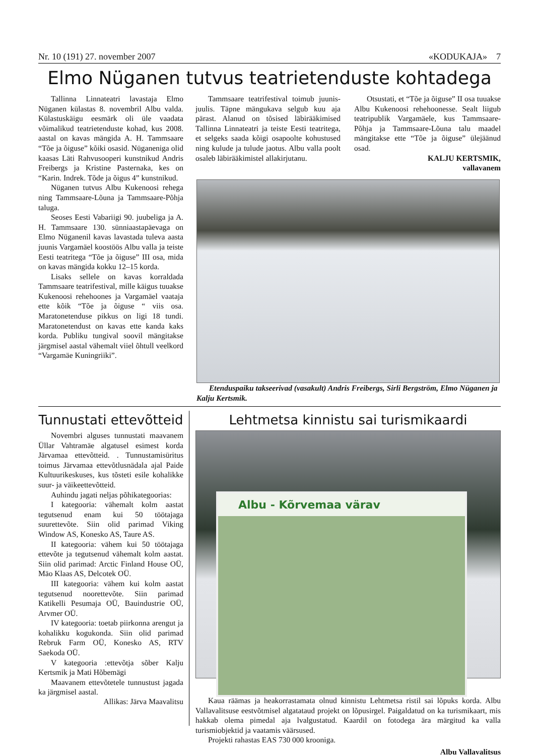Nr. 10 (191) 27. november 2007 «KODUKAJA» 7
Elmo Nüganen tutvus teatrietenduste kohtadega
Tallinna Linnateatri lavastaja Elmo Nüganen külastas 8. novembril Albu valda. Külastuskäigu eesmärk oli üle vaadata võimalikud teatrietenduste kohad, kus 2008. aastal on kavas mängida A. H. Tammsaare “Tõe ja õiguse” kõiki osasid. Nüganeniga olid kaasas Läti Rahvusooperi kunstnikud Andris Freibergs ja Kristine Pasternaka, kes on “Karin. Indrek. Tõde ja õigus 4” kunstnikud.
Nüganen tutvus Albu Kukenoosi rehega ning Tammsaare-Lõuna ja Tammsaare-Põhja taluga.
Seoses Eesti Vabariigi 90. juubeliga ja A. H. Tammsaare 130. sünniaastapäevaga on Elmo Nüganenil kavas lavastada tuleva aasta juunis Vargamäel koostöös Albu valla ja teiste Eesti teatritega “Tõe ja õiguse” III osa, mida on kavas mängida kokku 12–15 korda.
Lisaks sellele on kavas korraldada Tammsaare teatrifestival, mille käigus tuuakse Kukenoosi rehehoones ja Vargamäel vaataja ette kõik “Tõe ja õiguse “ viis osa. Maratonetenduse pikkus on ligi 18 tundi. Maratonetendust on kavas ette kanda kaks korda. Publiku tungival soovil mängitakse järgmisel aastal vähemalt viiel õhtull veelkord “Vargamäe Kuningriiki”.
Tammsaare teatrifestival toimub juunis-juulis. Täpne mängukava selgub kuu aja pärast. Alanud on tõsised läbirääkimised Tallinna Linnateatri ja teiste Eesti teatritega, et selgeks saada kõigi osapoolte kohustused ning kulude ja tulude jaotus. Albu valla poolt osaleb läbirääkimistel allakirjutanu.
Otsustati, et “Tõe ja õiguse” II osa tuuakse Albu Kukenoosi rehehoonesse. Sealt liigub teatripublik Vargamäele, kus Tammsaare-Põhja ja Tammsaare-Lõuna talu maadel mängitakse ette “Tõe ja õiguse” ülejäänud osad.
KALJU KERTSMIK,
vallavanem
Etenduspaiku takseerivad (vasakult) Andris Freibergs, Sirli Bergström, Elmo Nüganen ja Kalju Kertsmik.
Tunnustati ettevõtteid
Novembri alguses tunnustati maavanem Üllar Vahtramäe algatusel esimest korda Järvamaa ettevõtteid. . Tunnustamisüritus toimus Järvamaa ettevõtlusnädala ajal Paide Kultuurikeskuses, kus tõsteti esile kohalikke suur- ja väikeettevõtteid.
Auhindu jagati neljas põhikategoorias:
I kategooria: vähemalt kolm aastat tegutsenud enam kui 50 töötajaga suurettevõte. Siin olid parimad Viking Window AS, Konesko AS, Taure AS.
II kategooria: vähem kui 50 töötajaga ettevõte ja tegutsenud vähemalt kolm aastat. Siin olid parimad: Arctic Finland House OÜ, Mäo Klaas AS, Delcotek OÜ.
III kategooria: vähem kui kolm aastat tegutsenud noorettevõte. Siin parimad Katikelli Pesumaja OÜ, Bauindustrie OÜ, Arvmer OÜ.
IV kategooria: toetab piirkonna arengut ja kohalikku kogukonda. Siin olid parimad Rebruk Farm OÜ, Konesko AS, RTV Saekoda OÜ.
V kategooria :ettevõtja sõber Kalju Kertsmik ja Mati Hõbemägi
Maavanem ettevõtetele tunnustust jagada ka järgmisel aastal.
Allikas: Järva Maavalitsu
Lehtmetsa kinnistu sai turismikaardi
Albu - Kõrvemaa värav
Kaua räämas ja heakorrastamata olnud kinnistu Lehtmetsa ristil sai lõpuks korda. Albu Vallavalitsuse eestvõtmisel algatataud projekt on lõpusirgel. Paigaldatud on ka turismikaart, mis hakkab olema pimedal aja lvalgustatud. Kaardil on fotodega ära märgitud ka valla turismiobjektid ja vaatamis väärsused.
Projekti rahastas EAS 730 000 krooniga.
Albu Vallavalitsus